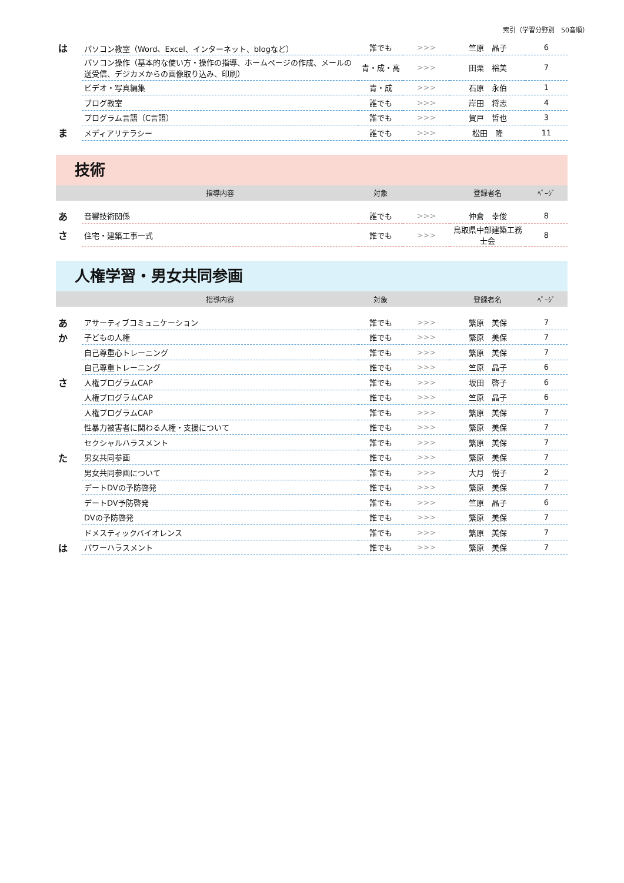索引（学習分野別　50音順）
| は | パソコン教室（Word、Excel、インターネット、blogなど） | 誰でも | >>> | 竺原 晶子 | 6 |
| | パソコン操作（基本的な使い方・操作の指導、ホームページの作成、メールの送受信、デジカメからの画像取り込み、印刷） | 青・成・高 | >>> | 田栗 裕美 | 7 |
| | ビデオ・写真編集 | 青・成 | >>> | 石原 永伯 | 1 |
| | ブログ教室 | 誰でも | >>> | 岸田 将志 | 4 |
| | プログラム言語（C言語） | 誰でも | >>> | 賀戸 哲也 | 3 |
| ま | メディアリテラシー | 誰でも | >>> | 松田 隆 | 11 |
技術
| | 指導内容 | 対象 | | 登録者名 | ﾍﾟｰｼﾞ |
| あ | 音響技術関係 | 誰でも | >>> | 仲倉 幸俊 | 8 |
| さ | 住宅・建築工事一式 | 誰でも | >>> | 鳥取県中部建築工務士会 | 8 |
人権学習・男女共同参画
| | 指導内容 | 対象 | | 登録者名 | ﾍﾟｰｼﾞ |
| あ | アサーティブコミュニケーション | 誰でも | >>> | 繁原 美保 | 7 |
| か | 子どもの人権 | 誰でも | >>> | 繁原 美保 | 7 |
| | 自己尊重心トレーニング | 誰でも | >>> | 繁原 美保 | 7 |
| | 自己尊重トレーニング | 誰でも | >>> | 竺原 晶子 | 6 |
| さ | 人権プログラムCAP | 誰でも | >>> | 坂田 啓子 | 6 |
| | 人権プログラムCAP | 誰でも | >>> | 竺原 晶子 | 6 |
| | 人権プログラムCAP | 誰でも | >>> | 繁原 美保 | 7 |
| | 性暴力被害者に関わる人権・支援について | 誰でも | >>> | 繁原 美保 | 7 |
| | セクシャルハラスメント | 誰でも | >>> | 繁原 美保 | 7 |
| た | 男女共同参画 | 誰でも | >>> | 繁原 美保 | 7 |
| | 男女共同参画について | 誰でも | >>> | 大月 悦子 | 2 |
| | デートDVの予防啓発 | 誰でも | >>> | 繁原 美保 | 7 |
| | デートDV予防啓発 | 誰でも | >>> | 竺原 晶子 | 6 |
| | DVの予防啓発 | 誰でも | >>> | 繁原 美保 | 7 |
| | ドメスティックバイオレンス | 誰でも | >>> | 繁原 美保 | 7 |
| は | パワーハラスメント | 誰でも | >>> | 繁原 美保 | 7 |